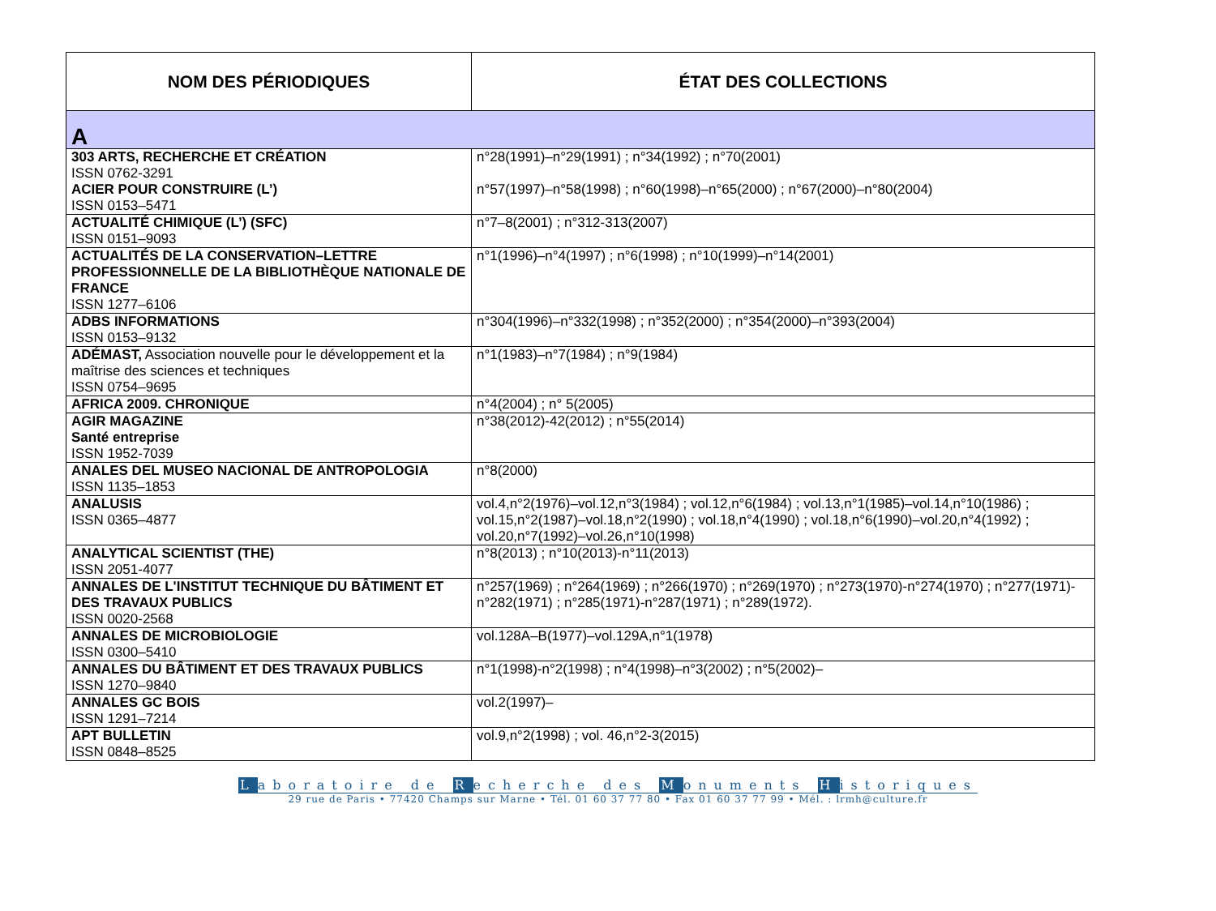| NOM DES PÉRIODIQUES | ÉTAT DES COLLECTIONS |
| --- | --- |
| A | |
| 303 ARTS, RECHERCHE ET CRÉATION ISSN 0762-3291 ACIER POUR CONSTRUIRE (L’) ISSN 0153–5471 | n°28(1991)–n°29(1991) ; n°34(1992) ; n°70(2001) n°57(1997)–n°58(1998) ; n°60(1998)–n°65(2000) ; n°67(2000)–n°80(2004) |
| ACTUALITÉ CHIMIQUE (L’) (SFC) ISSN 0151–9093 | n°7–8(2001) ; n°312-313(2007) |
| ACTUALITÉS DE LA CONSERVATION–LETTRE PROFESSIONNELLE DE LA BIBLIOTHÈQUE NATIONALE DE FRANCE ISSN 1277–6106 | n°1(1996)–n°4(1997) ; n°6(1998) ; n°10(1999)–n°14(2001) |
| ADBS INFORMATIONS ISSN 0153–9132 | n°304(1996)–n°332(1998) ; n°352(2000) ; n°354(2000)–n°393(2004) |
| ADÉMAST, Association nouvelle pour le développement et la maîtrise des sciences et techniques ISSN 0754–9695 | n°1(1983)–n°7(1984) ; n°9(1984) |
| AFRICA 2009. CHRONIQUE | n°4(2004) ; n° 5(2005) |
| AGIR MAGAZINE Santé entreprise ISSN 1952-7039 | n°38(2012)-42(2012) ; n°55(2014) |
| ANALES DEL MUSEO NACIONAL DE ANTROPOLOGIA ISSN 1135–1853 | n°8(2000) |
| ANALUSIS ISSN 0365–4877 | vol.4,n°2(1976)–vol.12,n°3(1984) ; vol.12,n°6(1984) ; vol.13,n°1(1985)–vol.14,n°10(1986) ; vol.15,n°2(1987)–vol.18,n°2(1990) ; vol.18,n°4(1990) ; vol.18,n°6(1990)–vol.20,n°4(1992) ; vol.20,n°7(1992)–vol.26,n°10(1998) |
| ANALYTICAL SCIENTIST (THE) ISSN 2051-4077 | n°8(2013) ; n°10(2013)-n°11(2013) |
| ANNALES DE L'INSTITUT TECHNIQUE DU BÂTIMENT ET DES TRAVAUX PUBLICS ISSN 0020-2568 | n°257(1969) ; n°264(1969) ; n°266(1970) ; n°269(1970) ; n°273(1970)-n°274(1970) ; n°277(1971)-n°282(1971) ; n°285(1971)-n°287(1971) ; n°289(1972). |
| ANNALES DE MICROBIOLOGIE ISSN 0300–5410 | vol.128A–B(1977)–vol.129A,n°1(1978) |
| ANNALES DU BÂTIMENT ET DES TRAVAUX PUBLICS ISSN 1270–9840 | n°1(1998)-n°2(1998) ; n°4(1998)–n°3(2002) ; n°5(2002)– |
| ANNALES GC BOIS ISSN 1291–7214 | vol.2(1997)– |
| APT BULLETIN ISSN 0848–8525 | vol.9,n°2(1998) ; vol. 46,n°2-3(2015) |
Laboratoire de Recherche des Monuments Historiques
29 rue de Paris • 77420 Champs sur Marne • Tél. 01 60 37 77 80 • Fax 01 60 37 77 99 • Mél. : lrmh@culture.fr